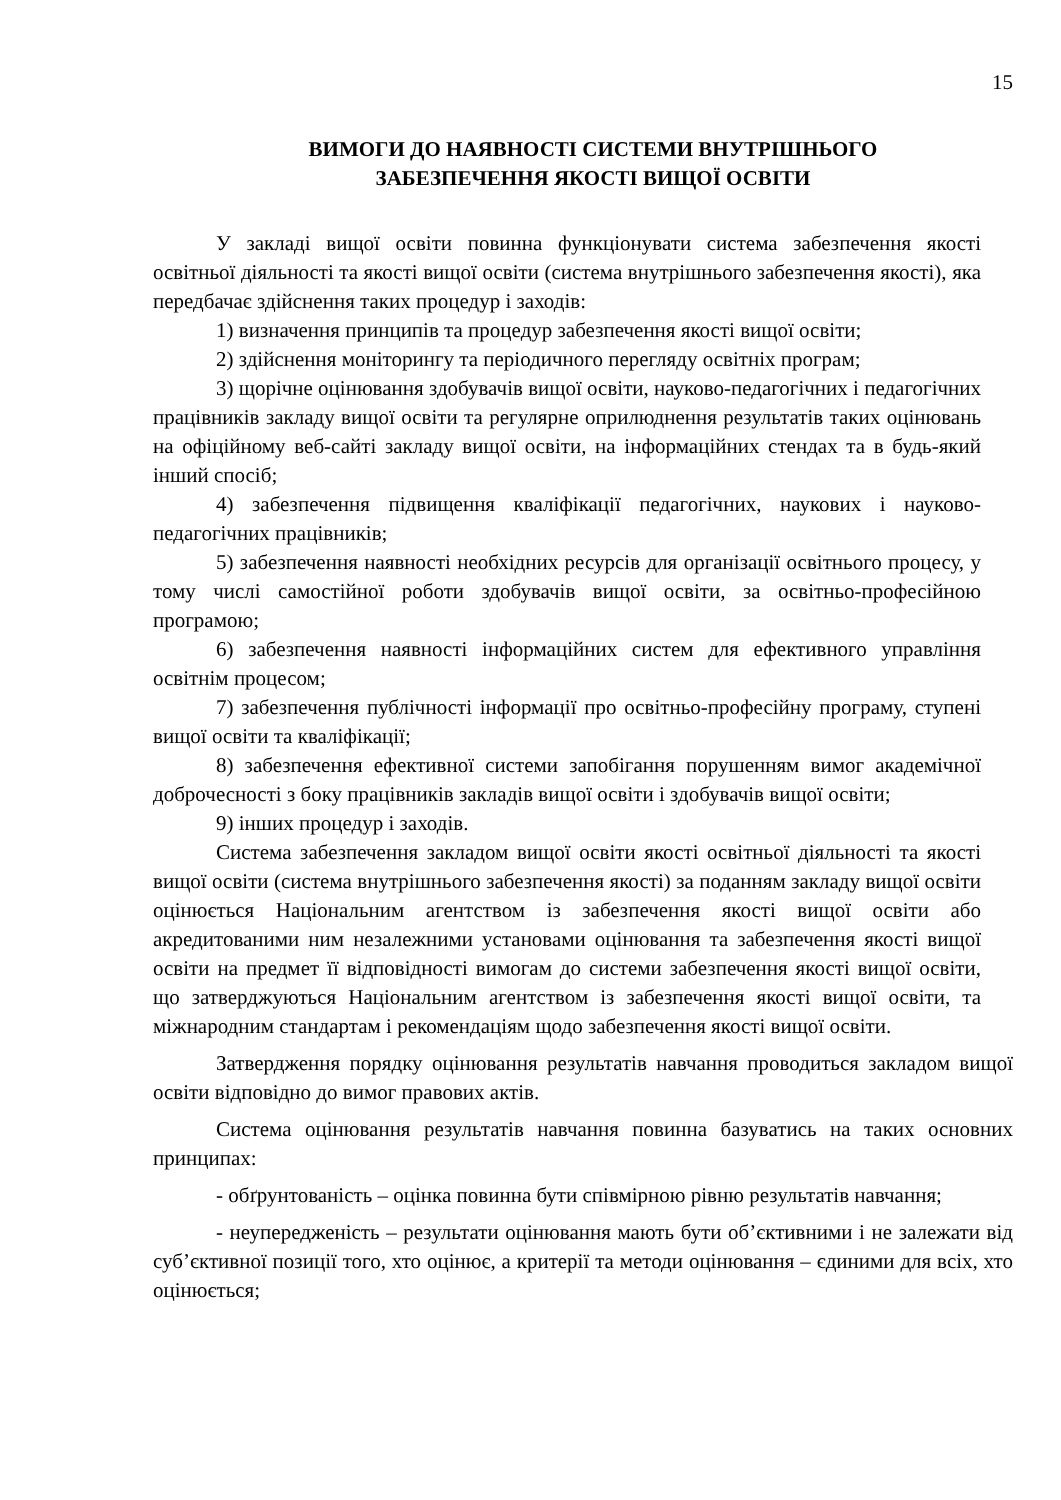15
ВИМОГИ ДО НАЯВНОСТІ СИСТЕМИ ВНУТРІШНЬОГО
ЗАБЕЗПЕЧЕННЯ ЯКОСТІ ВИЩОЇ ОСВІТИ
У закладі вищої освіти повинна функціонувати система забезпечення якості освітньої діяльності та якості вищої освіти (система внутрішнього забезпечення якості), яка передбачає здійснення таких процедур і заходів:
1) визначення принципів та процедур забезпечення якості вищої освіти;
2) здійснення моніторингу та періодичного перегляду освітніх програм;
3) щорічне оцінювання здобувачів вищої освіти, науково-педагогічних і педагогічних працівників закладу вищої освіти та регулярне оприлюднення результатів таких оцінювань на офіційному веб-сайті закладу вищої освіти, на інформаційних стендах та в будь-який інший спосіб;
4) забезпечення підвищення кваліфікації педагогічних, наукових і науково-педагогічних працівників;
5) забезпечення наявності необхідних ресурсів для організації освітнього процесу, у тому числі самостійної роботи здобувачів вищої освіти, за освітньо-професійною програмою;
6) забезпечення наявності інформаційних систем для ефективного управління освітнім процесом;
7) забезпечення публічності інформації про освітньо-професійну програму, ступені вищої освіти та кваліфікації;
8) забезпечення ефективної системи запобігання порушенням вимог академічної доброчесності з боку працівників закладів вищої освіти і здобувачів вищої освіти;
9) інших процедур і заходів.
Система забезпечення закладом вищої освіти якості освітньої діяльності та якості вищої освіти (система внутрішнього забезпечення якості) за поданням закладу вищої освіти оцінюється Національним агентством із забезпечення якості вищої освіти або акредитованими ним незалежними установами оцінювання та забезпечення якості вищої освіти на предмет її відповідності вимогам до системи забезпечення якості вищої освіти, що затверджуються Національним агентством із забезпечення якості вищої освіти, та міжнародним стандартам і рекомендаціям щодо забезпечення якості вищої освіти.
Затвердження порядку оцінювання результатів навчання проводиться закладом вищої освіти відповідно до вимог правових актів.
Система оцінювання результатів навчання повинна базуватись на таких основних принципах:
- обґрунтованість – оцінка повинна бути співмірною рівню результатів навчання;
- неупередженість – результати оцінювання мають бути об’єктивними і не залежати від суб’єктивної позиції того, хто оцінює, а критерії та методи оцінювання – єдиними для всіх, хто оцінюється;